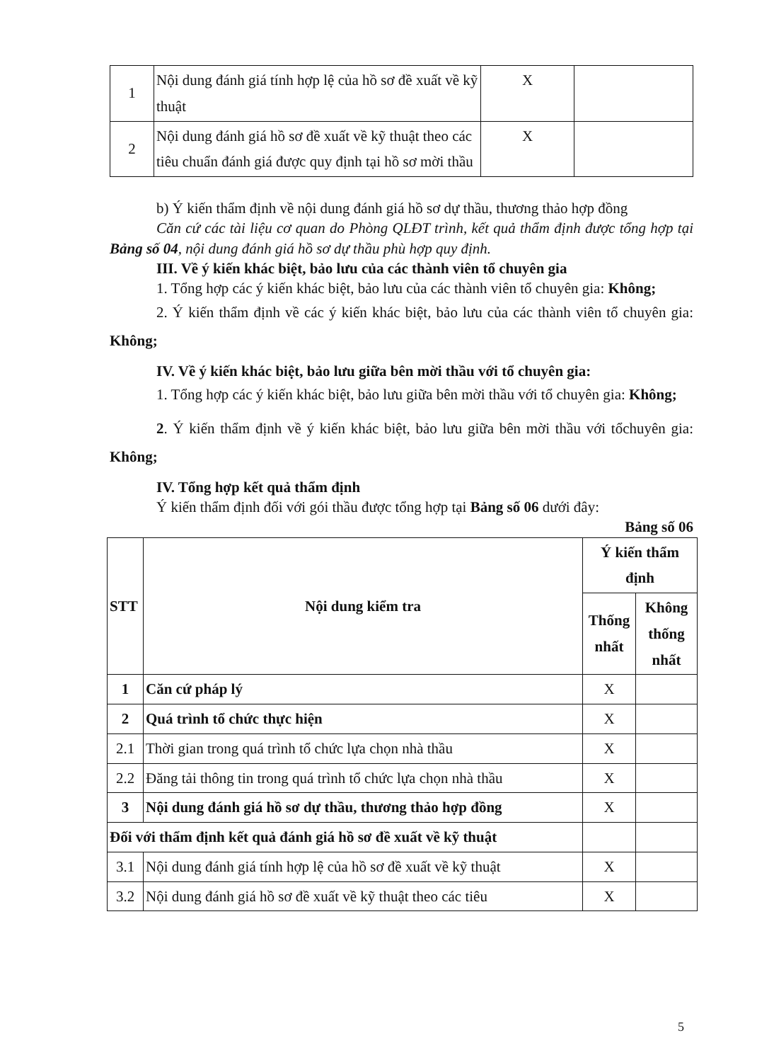| 1 | Nội dung đánh giá tính hợp lệ của hồ sơ đề xuất về kỹ thuật | X | |
| 2 | Nội dung đánh giá hồ sơ đề xuất về kỹ thuật theo các tiêu chuẩn đánh giá được quy định tại hồ sơ mời thầu | X | |
b) Ý kiến thẩm định về nội dung đánh giá hồ sơ dự thầu, thương thảo hợp đồng
Căn cứ các tài liệu cơ quan do Phòng QLĐT trình, kết quả thẩm định được tổng hợp tại Bảng số 04, nội dung đánh giá hồ sơ dự thầu phù hợp quy định.
III. Về ý kiến khác biệt, bảo lưu của các thành viên tổ chuyên gia
1. Tổng hợp các ý kiến khác biệt, bảo lưu của các thành viên tổ chuyên gia: Không;
2. Ý kiến thẩm định về các ý kiến khác biệt, bảo lưu của các thành viên tổ chuyên gia: Không;
IV. Về ý kiến khác biệt, bảo lưu giữa bên mời thầu với tổ chuyên gia:
1. Tổng hợp các ý kiến khác biệt, bảo lưu giữa bên mời thầu với tổ chuyên gia: Không;
2. Ý kiến thẩm định về ý kiến khác biệt, bảo lưu giữa bên mời thầu với tổchuyên gia: Không;
IV. Tổng hợp kết quả thẩm định
Ý kiến thẩm định đối với gói thầu được tổng hợp tại Bảng số 06 dưới đây:
Bảng số 06
| STT | Nội dung kiểm tra | Ý kiến thẩm định | |
| --- | --- | --- | --- |
| | | Thống nhất | Không thống nhất |
| 1 | Căn cứ pháp lý | X | |
| 2 | Quá trình tổ chức thực hiện | X | |
| 2.1 | Thời gian trong quá trình tổ chức lựa chọn nhà thầu | X | |
| 2.2 | Đăng tải thông tin trong quá trình tổ chức lựa chọn nhà thầu | X | |
| 3 | Nội dung đánh giá hồ sơ dự thầu, thương thảo hợp đồng | X | |
| Đối với thẩm định kết quả đánh giá hồ sơ đề xuất về kỹ thuật | | | |
| 3.1 | Nội dung đánh giá tính hợp lệ của hồ sơ đề xuất về kỹ thuật | X | |
| 3.2 | Nội dung đánh giá hồ sơ đề xuất về kỹ thuật theo các tiêu | X | |
5